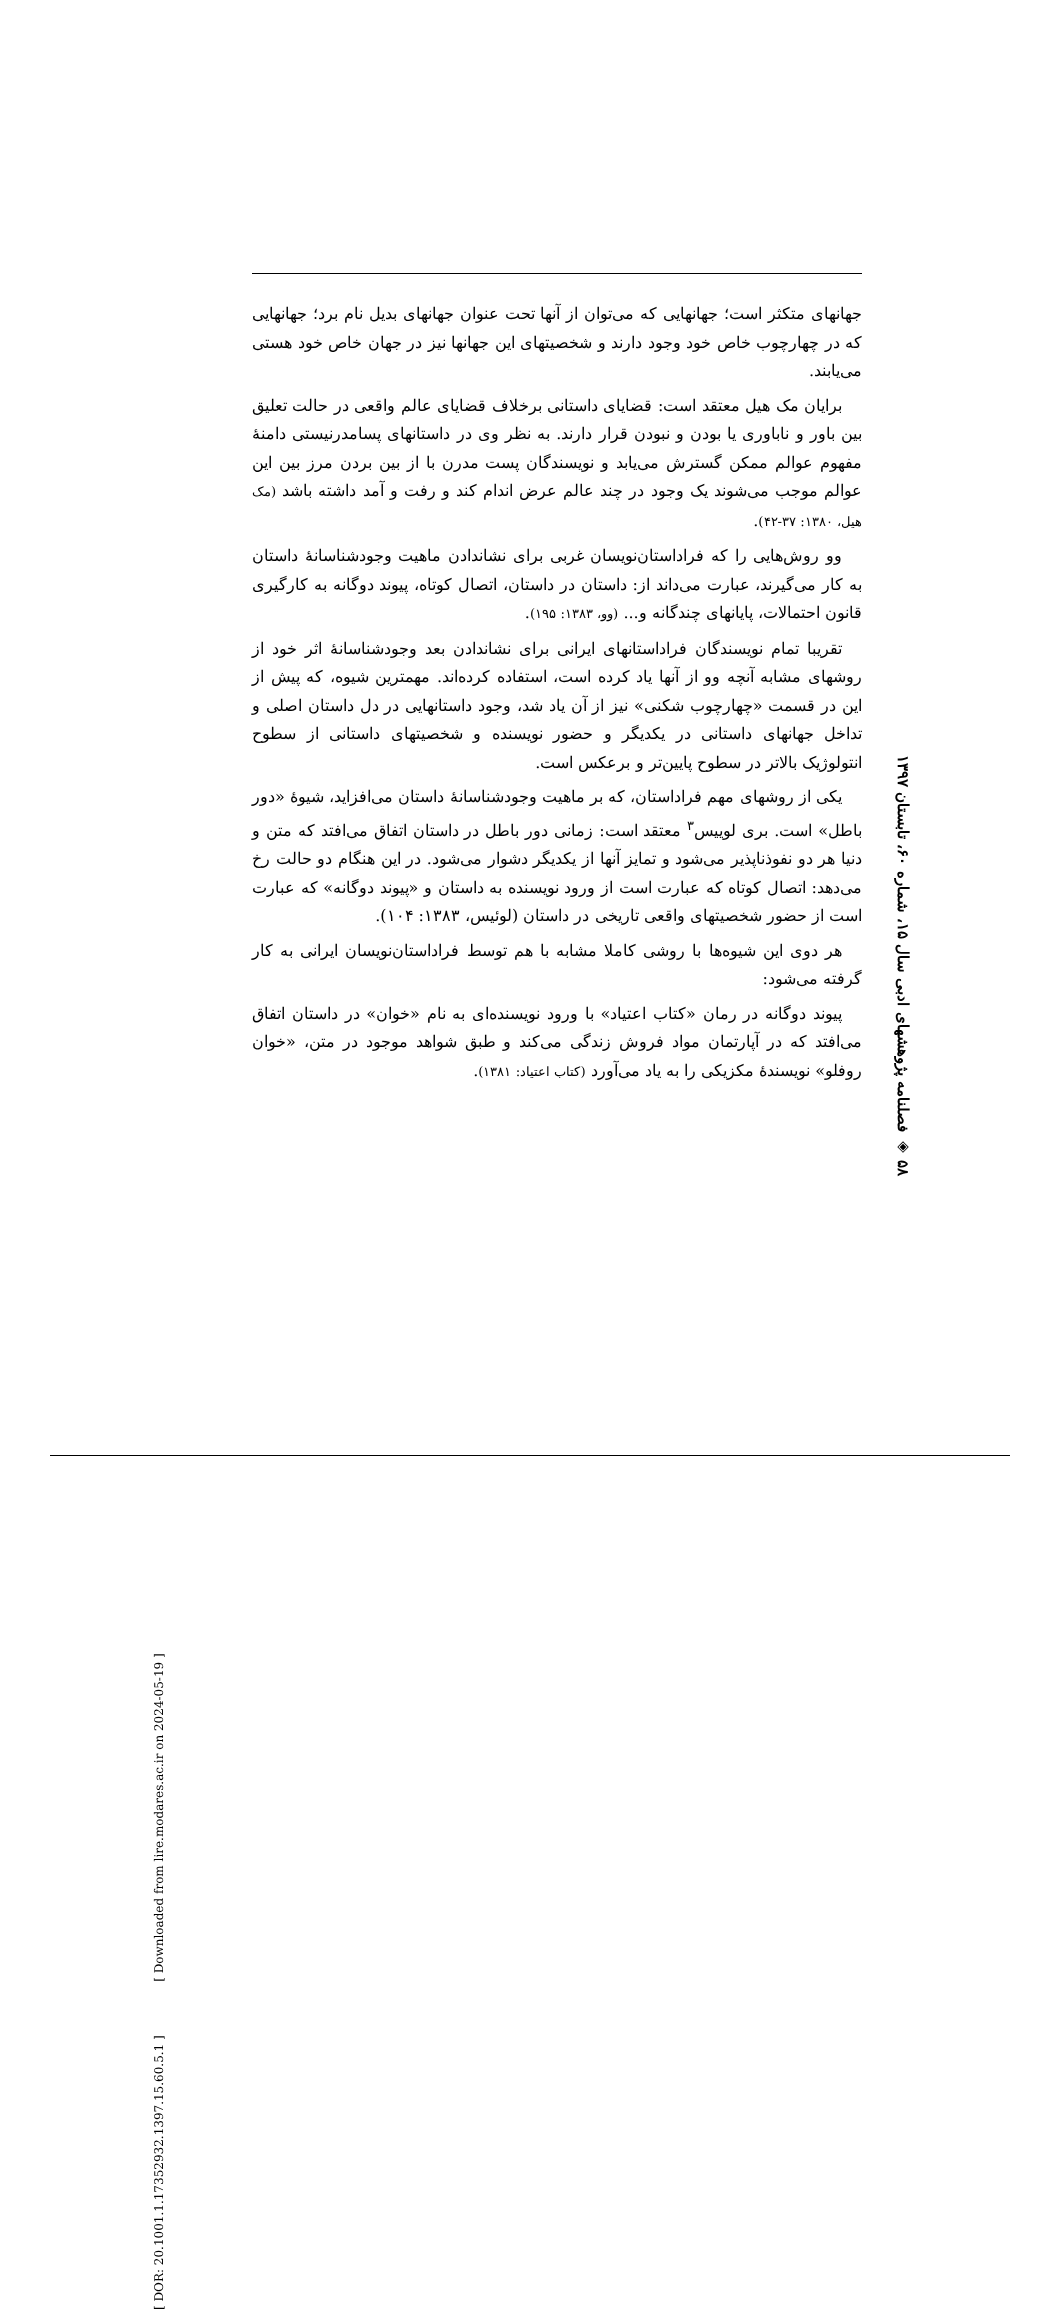جهانهای متکثر است؛ جهانهایی که می‌توان از آنها تحت عنوان جهانهای بدیل نام برد؛ جهانهایی که در چهارچوب خاص خود وجود دارند و شخصیتهای این جهانها نیز در جهان خاص خود هستی می‌یابند.
برایان مک هیل معتقد است: قضایای داستانی برخلاف قضایای عالم واقعی در حالت تعلیق بین باور و ناباوری یا بودن و نبودن قرار دارند. به نظر وی در داستانهای پسامدرنیستی دامنهٔ مفهوم عوالم ممکن گسترش می‌یابد و نویسندگان پست مدرن با از بین بردن مرز بین این عوالم موجب می‌شوند یک وجود در چند عالم عرض اندام کند و رفت و آمد داشته باشد (مک هیل، ۱۳۸۰: ۳۷-۴۲).
وو روش‌هایی را که فراداستان‌نویسان غربی برای نشاندادن ماهیت وجودشناسانهٔ داستان به کار می‌گیرند، عبارت می‌داند از: داستان در داستان، اتصال کوتاه، پیوند دوگانه به کارگیری قانون احتمالات، پایانهای چندگانه و... (وو، ۱۳۸۳: ۱۹۵).
تقریبا تمام نویسندگان فراداستانهای ایرانی برای نشاندادن بعد وجودشناسانهٔ اثر خود از روشهای مشابه آنچه وو از آنها یاد کرده است، استفاده کرده‌اند. مهمترین شیوه، که پیش از این در قسمت «چهارچوب شکنی» نیز از آن یاد شد، وجود داستانهایی در دل داستان اصلی و تداخل جهانهای داستانی در یکدیگر و حضور نویسنده و شخصیتهای داستانی از سطوح انتولوژیک بالاتر در سطوح پایین‌تر و برعکس است.
یکی از روشهای مهم فراداستان، که بر ماهیت وجودشناسانهٔ داستان می‌افزاید، شیوهٔ «دور باطل» است. بری لوییس<sup>۳</sup> معتقد است: زمانی دور باطل در داستان اتفاق می‌افتد که متن و دنیا هر دو نفوذناپذیر می‌شود و تمایز آنها از یکدیگر دشوار می‌شود. در این هنگام دو حالت رخ می‌دهد: اتصال کوتاه که عبارت است از ورود نویسنده به داستان و «پیوند دوگانه» که عبارت است از حضور شخصیتهای واقعی تاریخی در داستان (لوئیس، ۱۳۸۳: ۱۰۴).
هر دوی این شیوه‌ها با روشی کاملا مشابه با هم توسط فراداستان‌نویسان ایرانی به کار گرفته می‌شود:
پیوند دوگانه در رمان «کتاب اعتیاد» با ورود نویسنده‌ای به نام «خوان» در داستان اتفاق می‌افتد که در آپارتمان مواد فروش زندگی می‌کند و طبق شواهد موجود در متن، «خوان روفلو» نویسندهٔ مکزیکی را به یاد می‌آورد (کتاب اعتیاد: ۱۳۸۱).
۵۸ ◈ فصلنامه پژوهشهای ادبی سال ۱۵، شماره ۶۰، تابستان ۱۳۹۷
[ DOR: 20.1001.1.17352932.1397.15.60.5.1 ] [ Downloaded from lire.modares.ac.ir on 2024-05-19 ]